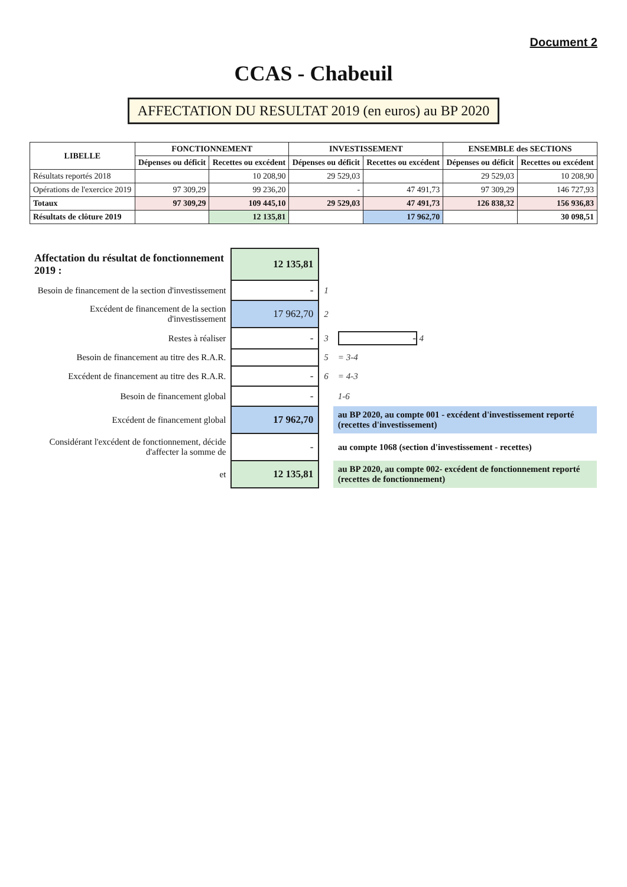Document 2
CCAS - Chabeuil
AFFECTATION DU RESULTAT 2019 (en euros) au BP 2020
| LIBELLE | FONCTIONNEMENT | | INVESTISSEMENT | | ENSEMBLE des SECTIONS | |
| --- | --- | --- | --- | --- | --- | --- |
| | Dépenses ou déficit | Recettes ou excédent | Dépenses ou déficit | Recettes ou excédent | Dépenses ou déficit | Recettes ou excédent |
| Résultats reportés 2018 | | 10 208,90 | 29 529,03 | | 29 529,03 | 10 208,90 |
| Opérations de l'exercice 2019 | 97 309,29 | 99 236,20 | - | 47 491,73 | 97 309,29 | 146 727,93 |
| Totaux | 97 309,29 | 109 445,10 | 29 529,03 | 47 491,73 | 126 838,32 | 156 936,83 |
| Résultats de clôture 2019 | | 12 135,81 | | 17 962,70 | | 30 098,51 |
| Affectation du résultat de fonctionnement 2019 : | 12 135,81 | | |
| Besoin de financement de la section d'investissement | - | 1 | |
| Excédent de financement de la section d'investissement | 17 962,70 | 2 | |
| Restes à réaliser | - | 3 | - 4 |
| Besoin de financement au titre des R.A.R. | | 5 | = 3-4 |
| Excédent de financement au titre des R.A.R. | - | 6 | = 4-3 |
| Besoin de financement global | - | | 1-6 |
| Excédent de financement global | 17 962,70 | | au BP 2020, au compte 001 - excédent d'investissement reporté (recettes d'investissement) |
| Considérant l'excédent de fonctionnement, décide d'affecter la somme de | - | | au compte 1068 (section d'investissement - recettes) |
| et | 12 135,81 | | au BP 2020, au compte 002- excédent de fonctionnement reporté (recettes de fonctionnement) |